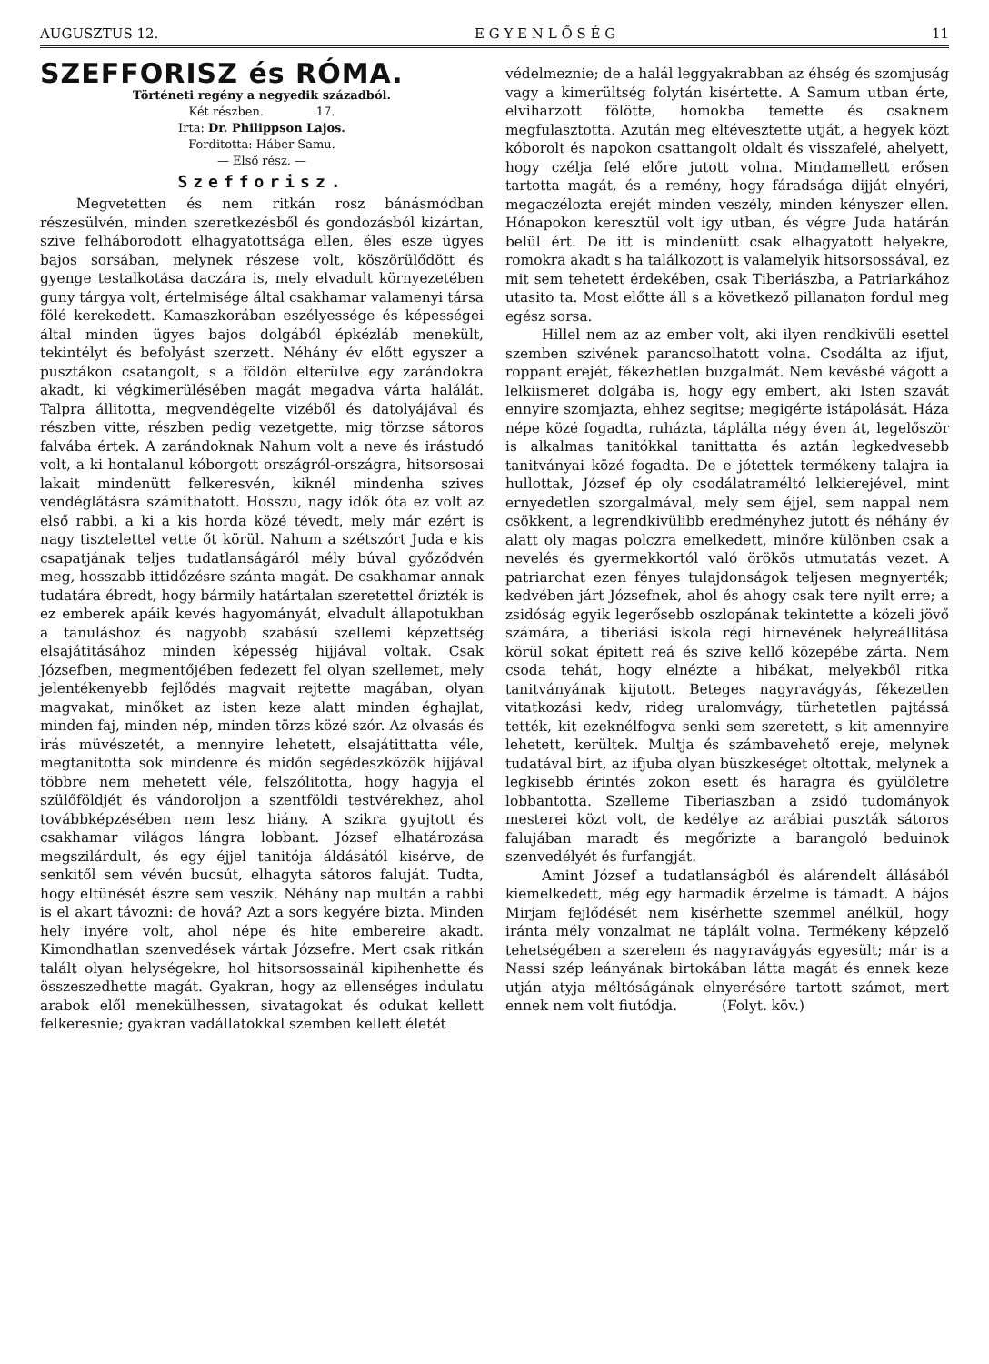AUGUSZTUS 12. E G Y E N L Ő S É G 11
SZEFFORISZ és RÓMA.
Történeti regény a negyedik századból.
Két részben. 17.
Irta: Dr. Philippson Lajos.
Forditotta: Háber Samu.
— Első rész. —
Szefforisz.
Megvetetten és nem ritkán rosz bánásmódban részesülvén, minden szeretkezésből és gondozásból kizártan, szive felháborodott elhagyatottsága ellen, éles esze ügyes bajos sorsában, melynek részese volt, köszörülődött és gyenge testalkotása daczára is, mely elvadult környezetében guny tárgya volt, értelmisége által csakhamar valamenyi társa fölé kerekedett. Kamaszkorában eszélyessége és képességei által minden ügyes bajos dolgából épkézláb menekült, tekintélyt és befolyást szerzett. Néhány év előtt egyszer a pusztákon csatangolt, s a földön elterülve egy zarándokra akadt, ki végkimerülésében magát megadva várta halálát. Talpra állitotta, megvendégelte vizéből és datolyájával és részben vitte, részben pedig vezetgette, mig törzse sátoros falvába értek. A zarándoknak Nahum volt a neve és irástudó volt, a ki hontalanul kóborgott országról-országra, hitsorsosai lakait mindenütt felkeresvén, kiknél mindenha szives vendéglátásra számithatott. Hosszu, nagy idők óta ez volt az első rabbi, a ki a kis horda közé tévedt, mely már ezért is nagy tisztelettel vette őt körül. Nahum a szétszórt Juda e kis csapatjának teljes tudatlanságáról mély búval győződvén meg, hosszabb ittidőzésre szánta magát. De csakhamar annak tudatára ébredt, hogy bármily határtalan szeretettel őrizték is ez emberek apáik kevés hagyományát, elvadult állapotukban a tanuláshoz és nagyobb szabású szellemi képzettség elsajátitásához minden képesség hijjával voltak. Csak Józsefben, megmentőjében fedezett fel olyan szellemet, mely jelentékenyebb fejlődés magvait rejtette magában, olyan magvakat, minőket az isten keze alatt minden éghajlat, minden faj, minden nép, minden törzs közé szór. Az olvasás és irás müvészetét, a mennyire lehetett, elsajátittatta véle, megtanitotta sok mindenre és midőn segédeszközök hijjával többre nem mehetett véle, felszólitotta, hogy hagyja el szülőföldjét és vándoroljon a szentföldi testvérekhez, ahol továbbképzésében nem lesz hiány. A szikra gyujtott és csakhamar világos lángra lobbant. József elhatározása megszilárdult, és egy éjjel tanitója áldásától kisérve, de senkitől sem vévén bucsút, elhagyta sátoros faluját. Tudta, hogy eltünését észre sem veszik. Néhány nap multán a rabbi is el akart távozni: de hová? Azt a sors kegyére bizta. Minden hely inyére volt, ahol népe és hite embereire akadt. Kimondhatlan szenvedések vártak Józsefre. Mert csak ritkán talált olyan helységekre, hol hitsorsossainál kipihenhette és összeszedhette magát. Gyakran, hogy az ellenséges indulatu arabok elől menekülhessen, sivatagokat és odukat kellett felkeresnie; gyakran vadállatokkal szemben kellett életét
védelmeznie; de a halál leggyakrabban az éhség és szomjuság vagy a kimerültség folytán kisértette. A Samum utban érte, elviharzott fölötte, homokba temette és csaknem megfulasztotta. Azután meg eltévesztette utját, a hegyek közt kóborolt és napokon csattangolt oldalt és visszafelé, ahelyett, hogy czélja felé előre jutott volna. Mindamellett erősen tartotta magát, és a remény, hogy fáradsága dijját elnyéri, megaczélozta erejét minden veszély, minden kényszer ellen. Hónapokon keresztül volt igy utban, és végre Juda határán belül ért. De itt is mindenütt csak elhagyatott helyekre, romokra akadt s ha találkozott is valamelyik hitsorsossával, ez mit sem tehetett érdekében, csak Tiberiászba, a Patriarkához utasito ta. Most előtte áll s a következő pillanaton fordul meg egész sorsa.
Hillel nem az az ember volt, aki ilyen rendkivüli esettel szemben szivének parancsolhatott volna. Csodálta az ifjut, roppant erejét, fékezhetlen buzgalmát. Nem kevésbé vágott a lelkiismeret dolgába is, hogy egy embert, aki Isten szavát ennyire szomjazta, ehhez segitse; megigérte istápolását. Háza népe közé fogadta, ruházta, táplálta négy éven át, legelőször is alkalmas tanitókkal tanittatta és aztán legkedvesebb tanitványai közé fogadta. De e jótettek termékeny talajra ia hullottak, József ép oly csodálatraméltó lelkierejével, mint ernyedetlen szorgalmával, mely sem éjjel, sem nappal nem csökkent, a legrendkivülibb eredményhez jutott és néhány év alatt oly magas polczra emelkedett, minőre különben csak a nevelés és gyermekkortól való örökös utmutatás vezet. A patriarchat ezen fényes tulajdonságok teljesen megnyerték; kedvében járt Józsefnek, ahol és ahogy csak tere nyilt erre; a zsidóság egyik legerősebb oszlopának tekintette a közeli jövő számára, a tiberiási iskola régi hirnevének helyreállitása körül sokat épitett reá és szive kellő közepébe zárta. Nem csoda tehát, hogy elnézte a hibákat, melyekből ritka tanitványának kijutott. Beteges nagyravágyás, fékezetlen vitatkozási kedv, rideg uralomvágy, türhetetlen pajtássá tették, kit ezeknélfogva senki sem szeretett, s kit amennyire lehetett, kerültek. Multja és számbavehető ereje, melynek tudatával birt, az ifjuba olyan büszkeséget oltottak, melynek a legkisebb érintés zokon esett és haragra és gyülöletre lobbantotta. Szelleme Tiberiaszban a zsidó tudományok mesterei közt volt, de kedélye az arábiai puszták sátoros falujában maradt és megőrizte a barangoló beduinok szenvedélyét és furfangját.
Amint József a tudatlanságból és alárendelt állásából kiemelkedett, még egy harmadik érzelme is támadt. A bájos Mirjam fejlődését nem kisérhette szemmel anélkül, hogy iránta mély vonzalmat ne táplált volna. Termékeny képzelő tehetségében a szerelem és nagyravágyás egyesült; már is a Nassi szép leányának birtokában látta magát és ennek keze utján atyja méltóságának elnyerésére tartott számot, mert ennek nem volt fiutódja. (Folyt. köv.)